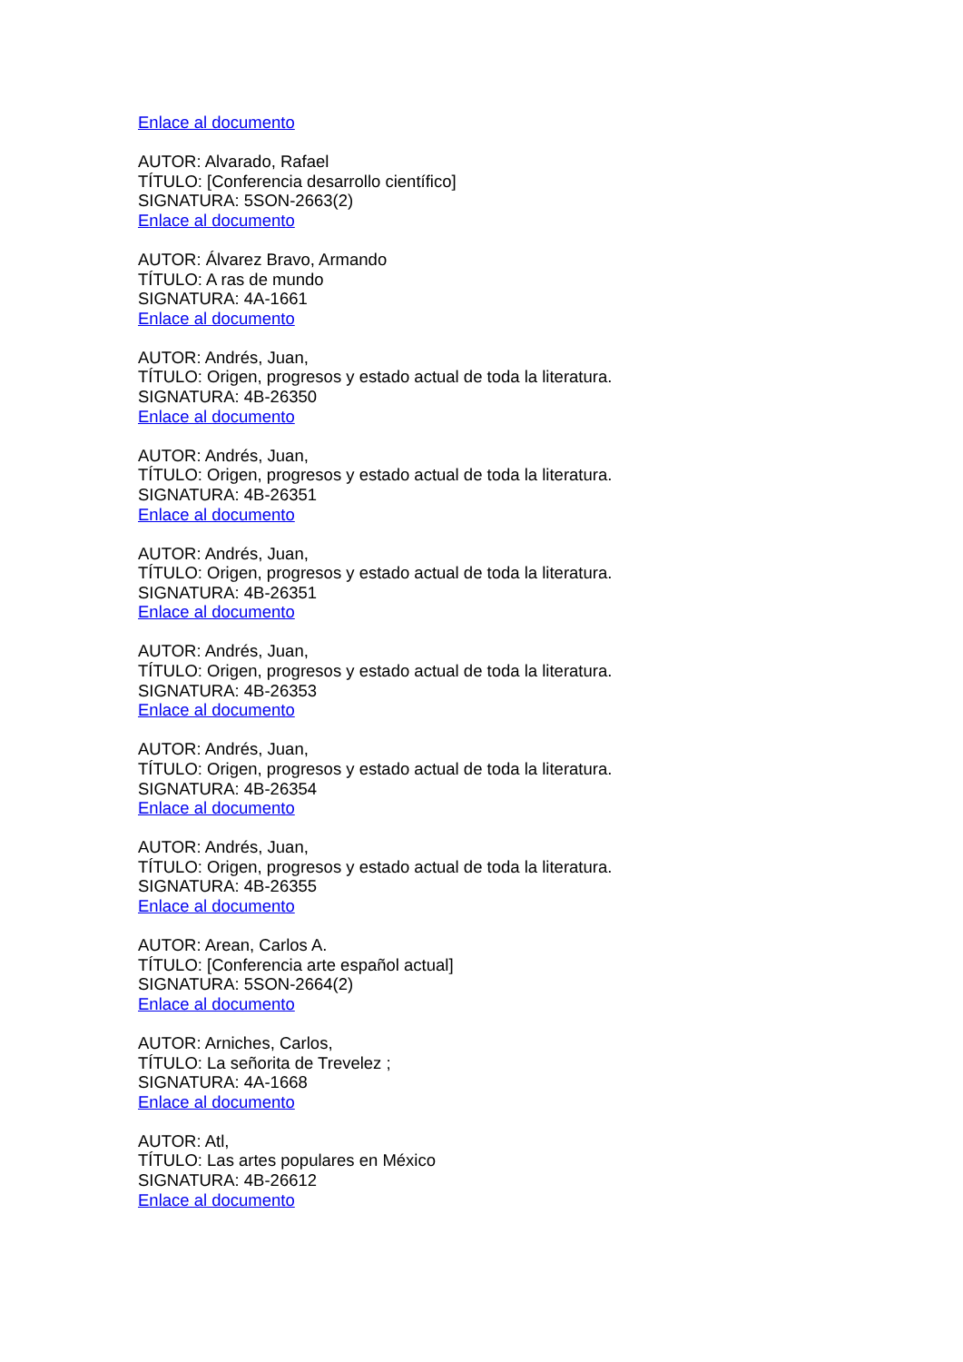Enlace al documento
AUTOR: Alvarado, Rafael
TÍTULO: [Conferencia desarrollo científico]
SIGNATURA: 5SON-2663(2)
Enlace al documento
AUTOR: Álvarez Bravo, Armando
TÍTULO: A ras de mundo
SIGNATURA: 4A-1661
Enlace al documento
AUTOR: Andrés, Juan,
TÍTULO: Origen, progresos y estado actual de toda la literatura.
SIGNATURA: 4B-26350
Enlace al documento
AUTOR: Andrés, Juan,
TÍTULO: Origen, progresos y estado actual de toda la literatura.
SIGNATURA: 4B-26351
Enlace al documento
AUTOR: Andrés, Juan,
TÍTULO: Origen, progresos y estado actual de toda la literatura.
SIGNATURA: 4B-26351
Enlace al documento
AUTOR: Andrés, Juan,
TÍTULO: Origen, progresos y estado actual de toda la literatura.
SIGNATURA: 4B-26353
Enlace al documento
AUTOR: Andrés, Juan,
TÍTULO: Origen, progresos y estado actual de toda la literatura.
SIGNATURA: 4B-26354
Enlace al documento
AUTOR: Andrés, Juan,
TÍTULO: Origen, progresos y estado actual de toda la literatura.
SIGNATURA: 4B-26355
Enlace al documento
AUTOR: Arean, Carlos A.
TÍTULO: [Conferencia arte español actual]
SIGNATURA: 5SON-2664(2)
Enlace al documento
AUTOR: Arniches, Carlos,
TÍTULO: La señorita de Trevelez ;
SIGNATURA: 4A-1668
Enlace al documento
AUTOR: Atl,
TÍTULO: Las artes populares en México
SIGNATURA: 4B-26612
Enlace al documento